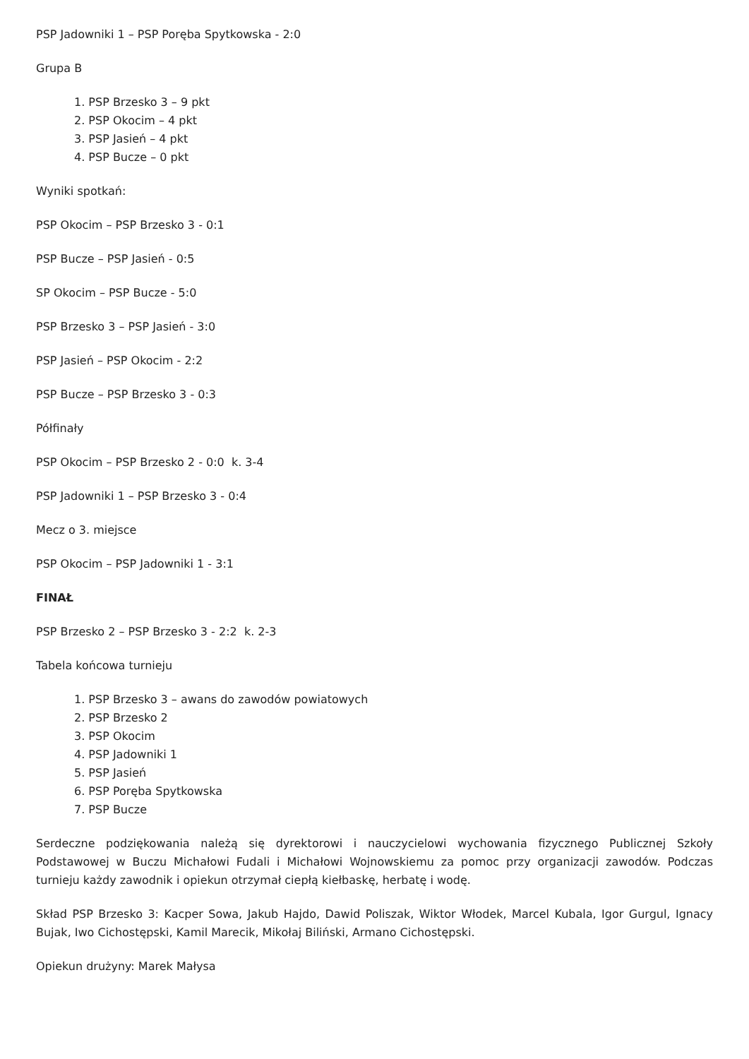PSP Jadowniki 1 – PSP Poręba Spytkowska - 2:0
Grupa B
1. PSP Brzesko 3 – 9 pkt
2. PSP Okocim – 4 pkt
3. PSP Jasień – 4 pkt
4. PSP Bucze – 0 pkt
Wyniki spotkań:
PSP Okocim – PSP Brzesko 3 - 0:1
PSP Bucze – PSP Jasień - 0:5
SP Okocim – PSP Bucze - 5:0
PSP Brzesko 3 – PSP Jasień - 3:0
PSP Jasień – PSP Okocim - 2:2
PSP Bucze – PSP Brzesko 3 - 0:3
Półfinały
PSP Okocim – PSP Brzesko 2 - 0:0 k. 3-4
PSP Jadowniki 1 – PSP Brzesko 3 - 0:4
Mecz o 3. miejsce
PSP Okocim – PSP Jadowniki 1 - 3:1
FINAŁ
PSP Brzesko 2 – PSP Brzesko 3 - 2:2 k. 2-3
Tabela końcowa turnieju
1. PSP Brzesko 3 – awans do zawodów powiatowych
2. PSP Brzesko 2
3. PSP Okocim
4. PSP Jadowniki 1
5. PSP Jasień
6. PSP Poręba Spytkowska
7. PSP Bucze
Serdeczne podziękowania należą się dyrektorowi i nauczycielowi wychowania fizycznego Publicznej Szkoły Podstawowej w Buczu Michałowi Fudali i Michałowi Wojnowskiemu za pomoc przy organizacji zawodów. Podczas turnieju każdy zawodnik i opiekun otrzymał ciepłą kiełbaskę, herbatę i wodę.
Skład PSP Brzesko 3: Kacper Sowa, Jakub Hajdo, Dawid Poliszak, Wiktor Włodek, Marcel Kubala, Igor Gurgul, Ignacy Bujak, Iwo Cichostępski, Kamil Marecik, Mikołaj Biliński, Armano Cichostępski.
Opiekun drużyny: Marek Małysa